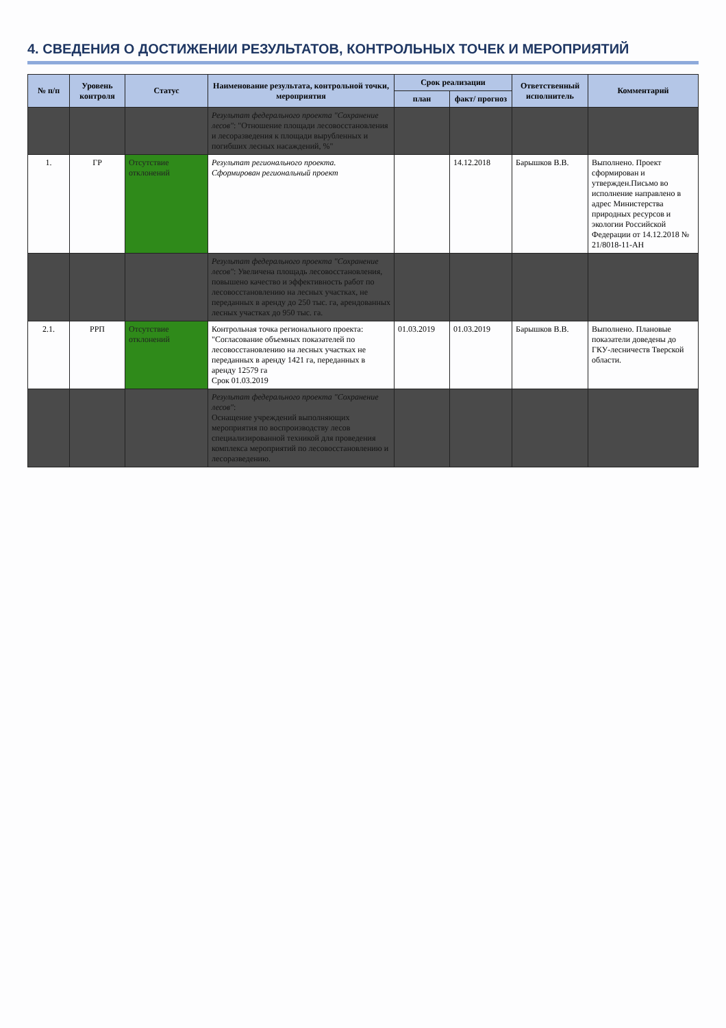4. СВЕДЕНИЯ О ДОСТИЖЕНИИ РЕЗУЛЬТАТОВ, КОНТРОЛЬНЫХ ТОЧЕК И МЕРОПРИЯТИЙ
| № п/п | Уровень контроля | Статус | Наименование результата, контрольной точки, мероприятия | Срок реализации | | Ответственный исполнитель | Комментарий |
| --- | --- | --- | --- | --- | --- | --- | --- |
| | | | | план | факт/ прогноз | | |
| | | | Результат федерального проекта "Сохранение лесов" : "Отношение площади лесовосстановления и лесоразведения к площади вырубленных и погибших лесных насаждений, %" | | | | |
| 1. | ГР | Отсутствие отклонений | Результат регионального проекта. Сформирован региональный проект | | 14.12.2018 | Барышков В.В. | Выполнено. Проект сформирован и утвержден.Письмо во исполнение направлено в адрес Министерства природных ресурсов и экологии Российской Федерации от 14.12.2018 № 21/8018-11-АН |
| | | | Результат федерального проекта "Сохранение лесов" : Увеличена площадь лесовосстановления, повышено качество и эффективность работ по лесовосстановлению на лесных участках, не переданных в аренду до 250 тыс. га, арендованных лесных участках до 950 тыс. га. | | | | |
| 2.1. | РРП | Отсутствие отклонений | Контрольная точка регионального проекта: "Согласование объемных показателей по лесовосстановлению на лесных участках не переданных в аренду 1421 га, переданных в аренду 12579 га Срок 01.03.2019 | 01.03.2019 | 01.03.2019 | Барышков В.В. | Выполнено. Плановые показатели доведены до ГКУ-лесничеств Тверской области. |
| | | | Результат федерального проекта "Сохранение лесов" : Оснащение учреждений выполняющих мероприятия по воспроизводству лесов специализированной техникой для проведения комплекса мероприятий по лесовосстановлению и лесоразведению. | | | | |